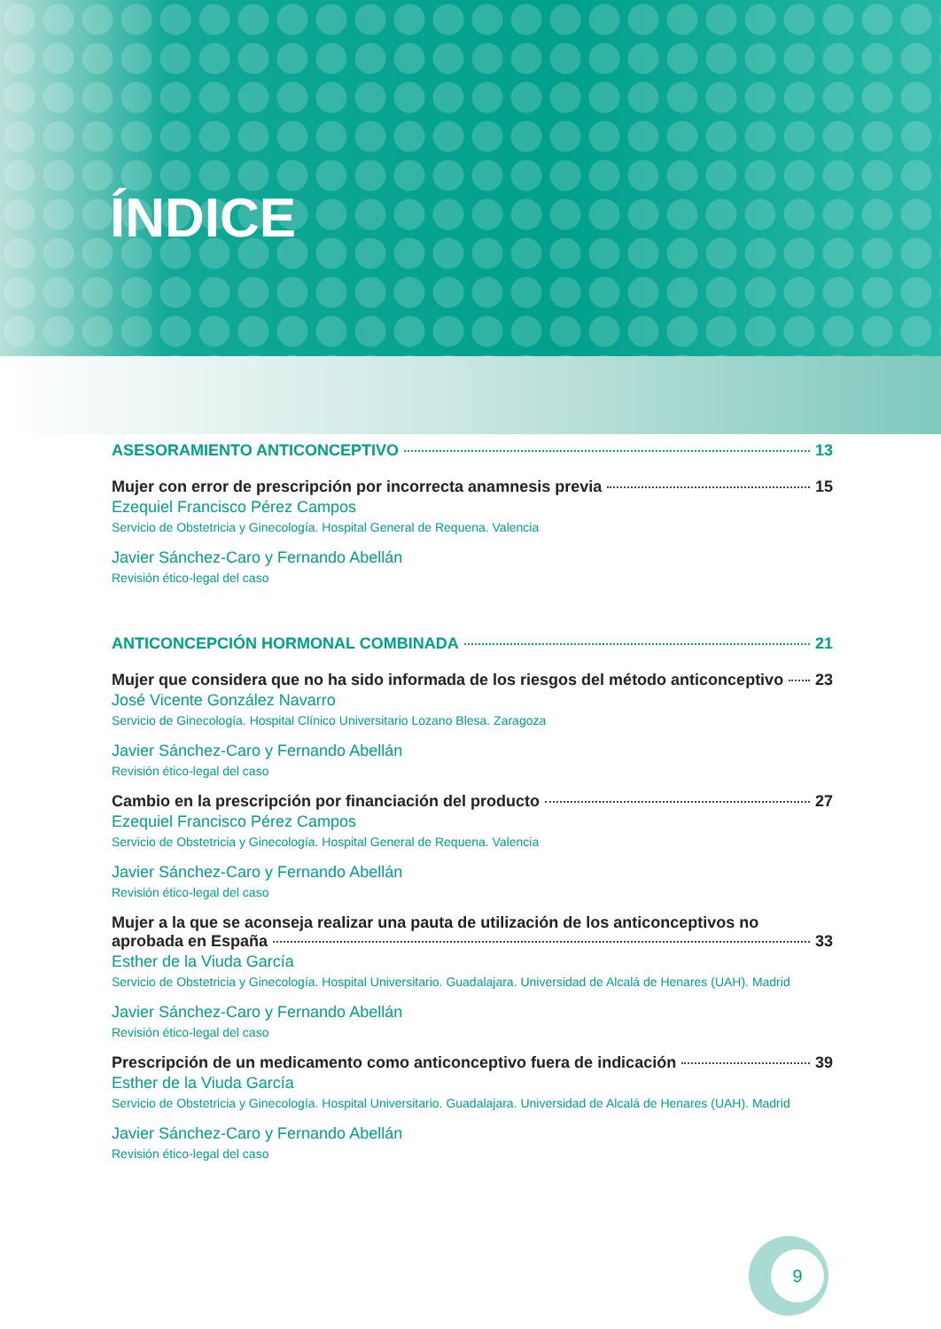ÍNDICE
ASESORAMIENTO ANTICONCEPTIVO 13
Mujer con error de prescripción por incorrecta anamnesis previa 15
Ezequiel Francisco Pérez Campos
Servicio de Obstetricia y Ginecología. Hospital General de Requena. Valencia
Javier Sánchez-Caro y Fernando Abellán
Revisión ético-legal del caso
ANTICONCEPCIÓN HORMONAL COMBINADA 21
Mujer que considera que no ha sido informada de los riesgos del método anticonceptivo 23
José Vicente González Navarro
Servicio de Ginecología. Hospital Clínico Universitario Lozano Blesa. Zaragoza
Javier Sánchez-Caro y Fernando Abellán
Revisión ético-legal del caso
Cambio en la prescripción por financiación del producto 27
Ezequiel Francisco Pérez Campos
Servicio de Obstetricia y Ginecología. Hospital General de Requena. Valencia
Javier Sánchez-Caro y Fernando Abellán
Revisión ético-legal del caso
Mujer a la que se aconseja realizar una pauta de utilización de los anticonceptivos no
aprobada en España 33
Esther de la Viuda García
Servicio de Obstetricia y Ginecología. Hospital Universitario. Guadalajara. Universidad de Alcalá de Henares (UAH). Madrid
Javier Sánchez-Caro y Fernando Abellán
Revisión ético-legal del caso
Prescripción de un medicamento como anticonceptivo fuera de indicación 39
Esther de la Viuda García
Servicio de Obstetricia y Ginecología. Hospital Universitario. Guadalajara. Universidad de Alcalá de Henares (UAH). Madrid
Javier Sánchez-Caro y Fernando Abellán
Revisión ético-legal del caso
9